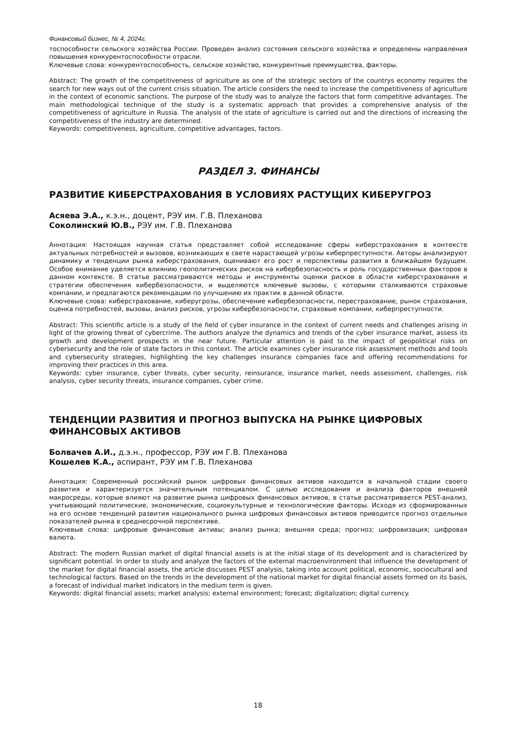Финансовый бизнес, № 4, 2024г.
тоспособности сельского хозяйства России. Проведен анализ состояния сельского хозяйства и определены направления повышения конкурентоспособности отрасли.
Ключевые слова: конкурентоспособность, сельское хозяйство, конкурентные преимущества, факторы.
Abstract: The growth of the competitiveness of agriculture as one of the strategic sectors of the countrys economy requires the search for new ways out of the current crisis situation. The article considers the need to increase the competitiveness of agriculture in the context of economic sanctions. The purpose of the study was to analyze the factors that form competitive advantages. The main methodological technique of the study is a systematic approach that provides a comprehensive analysis of the competitiveness of agriculture in Russia. The analysis of the state of agriculture is carried out and the directions of increasing the competitiveness of the industry are determined.
Keywords: competitiveness, agriculture, competitive advantages, factors.
РАЗДЕЛ 3. ФИНАНСЫ
РАЗВИТИЕ КИБЕРСТРАХОВАНИЯ В УСЛОВИЯХ РАСТУЩИХ КИБЕРУГРОЗ
Асяева Э.А., к.э.н., доцент, РЭУ им. Г.В. Плеханова
Соколинский Ю.В., РЭУ им. Г.В. Плеханова
Аннотация: Настоящая научная статья представляет собой исследование сферы киберстрахования в контексте актуальных потребностей и вызовов, возникающих в свете нарастающей угрозы киберпреступности. Авторы анализируют динамику и тенденции рынка киберстрахования, оценивают его рост и перспективы развития в ближайшем будущем. Особое внимание уделяется влиянию геополитических рисков на кибербезопасность и роль государственных факторов в данном контексте. В статье рассматриваются методы и инструменты оценки рисков в области киберстрахования и стратегии обеспечения кибербезопасности, и выделяются ключевые вызовы, с которыми сталкиваются страховые компании, и предлагаются рекомендации по улучшению их практик в данной области.
Ключевые слова: киберстрахование, киберугрозы, обеспечение кибербезопасности, перестрахование, рынок страхования, оценка потребностей, вызовы, анализ рисков, угрозы кибербезопасности, страховые компании, киберпреступности.
Abstract: This scientific article is a study of the field of cyber insurance in the context of current needs and challenges arising in light of the growing threat of cybercrime. The authors analyze the dynamics and trends of the cyber insurance market, assess its growth and development prospects in the near future. Particular attention is paid to the impact of geopolitical risks on cybersecurity and the role of state factors in this context. The article examines cyber insurance risk assessment methods and tools and cybersecurity strategies, highlighting the key challenges insurance companies face and offering recommendations for improving their practices in this area.
Keywords: cyber insurance, cyber threats, cyber security, reinsurance, insurance market, needs assessment, challenges, risk analysis, cyber security threats, insurance companies, cyber crime.
ТЕНДЕНЦИИ РАЗВИТИЯ И ПРОГНОЗ ВЫПУСКА НА РЫНКЕ ЦИФРОВЫХ ФИНАНСОВЫХ АКТИВОВ
Болвачев А.И., д.э.н., профессор, РЭУ им Г.В. Плеханова
Кошелев К.А., аспирант, РЭУ им Г.В. Плеханова
Аннотация: Современный российский рынок цифровых финансовых активов находится в начальной стадии своего развития и характеризуется значительным потенциалом. С целью исследования и анализа факторов внешней макросреды, которые влияют на развитие рынка цифровых финансовых активов, в статье рассматривается PEST-анализ, учитывающий политические, экономические, социокультурные и технологические факторы. Исходя из сформированных на его основе тенденций развития национального рынка цифровых финансовых активов приводится прогноз отдельных показателей рынка в среднесрочной перспективе.
Ключевые слова: цифровые финансовые активы; анализ рынка; внешняя среда; прогноз; цифровизация; цифровая валюта.
Abstract: The modern Russian market of digital financial assets is at the initial stage of its development and is characterized by significant potential. In order to study and analyze the factors of the external macroenvironment that influence the development of the market for digital financial assets, the article discusses PEST analysis, taking into account political, economic, sociocultural and technological factors. Based on the trends in the development of the national market for digital financial assets formed on its basis, a forecast of individual market indicators in the medium term is given.
Keywords: digital financial assets; market analysis; external environment; forecast; digitalization; digital currency.
18